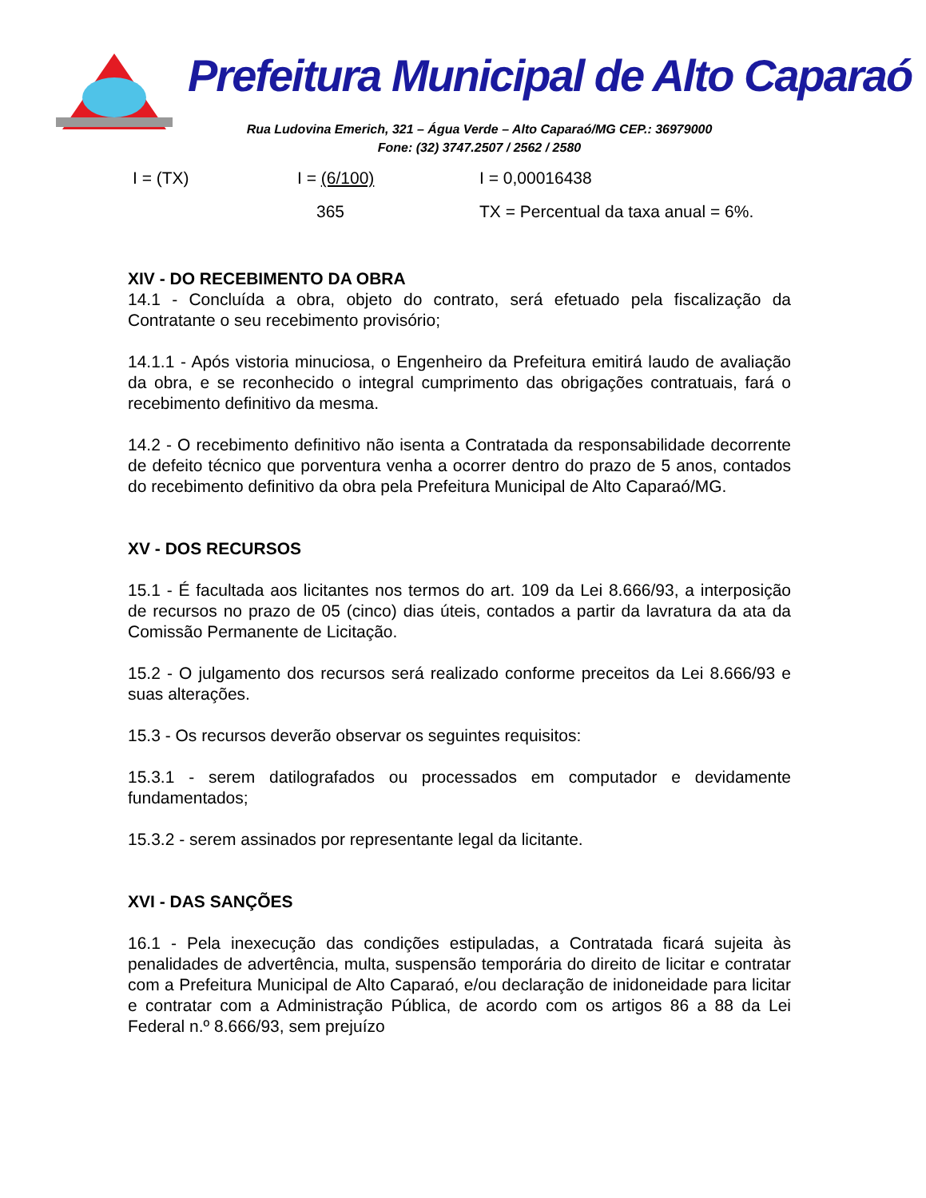Prefeitura Municipal de Alto Caparaó
Rua Ludovina Emerich, 321 – Água Verde – Alto Caparaó/MG CEP.: 36979000
Fone: (32) 3747.2507 / 2562 / 2580
I = (TX) I = (6/100) I = 0,00016438
365 TX = Percentual da taxa anual = 6%.
XIV - DO RECEBIMENTO DA OBRA
14.1 - Concluída a obra, objeto do contrato, será efetuado pela fiscalização da Contratante o seu recebimento provisório;
14.1.1 - Após vistoria minuciosa, o Engenheiro da Prefeitura emitirá laudo de avaliação da obra, e se reconhecido o integral cumprimento das obrigações contratuais, fará o recebimento definitivo da mesma.
14.2 - O recebimento definitivo não isenta a Contratada da responsabilidade decorrente de defeito técnico que porventura venha a ocorrer dentro do prazo de 5 anos, contados do recebimento definitivo da obra pela Prefeitura Municipal de Alto Caparaó/MG.
XV - DOS RECURSOS
15.1 - É facultada aos licitantes nos termos do art. 109 da Lei 8.666/93, a interposição de recursos no prazo de 05 (cinco) dias úteis, contados a partir da lavratura da ata da Comissão Permanente de Licitação.
15.2 - O julgamento dos recursos será realizado conforme preceitos da Lei 8.666/93 e suas alterações.
15.3 - Os recursos deverão observar os seguintes requisitos:
15.3.1 - serem datilografados ou processados em computador e devidamente fundamentados;
15.3.2 - serem assinados por representante legal da licitante.
XVI - DAS SANÇÕES
16.1 - Pela inexecução das condições estipuladas, a Contratada ficará sujeita às penalidades de advertência, multa, suspensão temporária do direito de licitar e contratar com a Prefeitura Municipal de Alto Caparaó, e/ou declaração de inidoneidade para licitar e contratar com a Administração Pública, de acordo com os artigos 86 a 88 da Lei Federal n.º 8.666/93, sem prejuízo